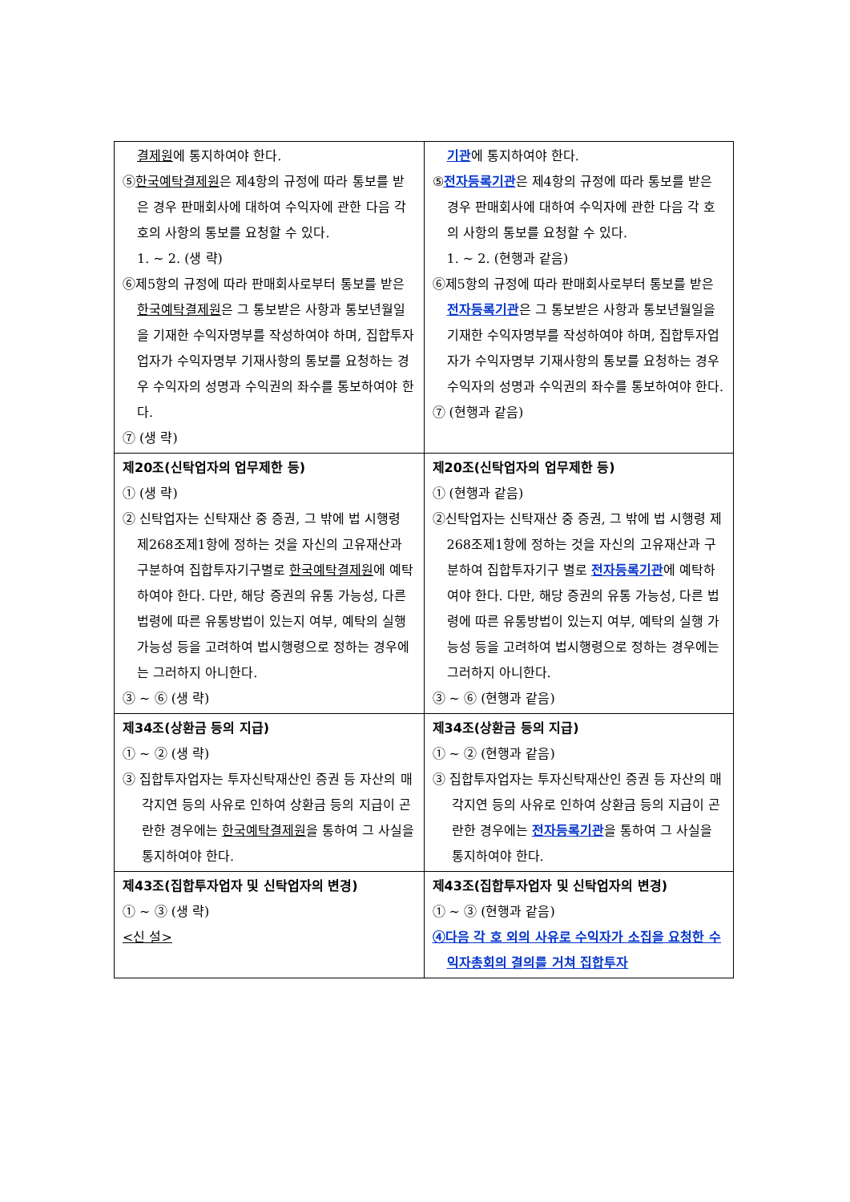| 결제원 에 통지하여야 한다. ⑤ 한국예탁결제원 은 제4항의 규정에 따라 통보를 받은 경우 판매회사에 대하여 수익자에 관한 다음 각 호의 사항의 통보를 요청할 수 있다. 1. ~ 2. (생 략) ⑥제5항의 규정에 따라 판매회사로부터 통보를 받은 한국예탁결제원 은 그 통보받은 사항과 통보년월일을 기재한 수익자명부를 작성하여야 하며, 집합투자업자가 수익자명부 기재사항의 통보를 요청하는 경우 수익자의 성명과 수익권의 좌수를 통보하여야 한다. ⑦ (생 략) | 기관 에 통지하여야 한다. ⑤ 전자등록기관 은 제4항의 규정에 따라 통보를 받은 경우 판매회사에 대하여 수익자에 관한 다음 각 호의 사항의 통보를 요청할 수 있다. 1. ~ 2. (현행과 같음) ⑥제5항의 규정에 따라 판매회사로부터 통보를 받은 전자등록기관 은 그 통보받은 사항과 통보년월일을 기재한 수익자명부를 작성하여야 하며, 집합투자업자가 수익자명부 기재사항의 통보를 요청하는 경우 수익자의 성명과 수익권의 좌수를 통보하여야 한다. ⑦ (현행과 같음) |
| 제20조(신탁업자의 업무제한 등) ① (생 략) ② 신탁업자는 신탁재산 중 증권, 그 밖에 법 시행령 제268조제1항에 정하는 것을 자신의 고유재산과 구분하여 집합투자기구별로 한국예탁결제원 에 예탁하여야 한다. 다만, 해당 증권의 유통 가능성, 다른 법령에 따른 유통방법이 있는지 여부, 예탁의 실행 가능성 등을 고려하여 법시행령으로 정하는 경우에는 그러하지 아니한다. ③ ~ ⑥ (생 략) | 제20조(신탁업자의 업무제한 등) ① (현행과 같음) ②신탁업자는 신탁재산 중 증권, 그 밖에 법 시행령 제268조제1항에 정하는 것을 자신의 고유재산과 구분하여 집합투자기구 별로 전자등록기관 에 예탁하여야 한다. 다만, 해당 증권의 유통 가능성, 다른 법령에 따른 유통방법이 있는지 여부, 예탁의 실행 가능성 등을 고려하여 법시행령으로 정하는 경우에는 그러하지 아니한다. ③ ~ ⑥ (현행과 같음) |
| 제34조(상환금 등의 지급) ① ~ ② (생 략) ③ 집합투자업자는 투자신탁재산인 증권 등 자산의 매각지연 등의 사유로 인하여 상환금 등의 지급이 곤란한 경우에는 한국예탁결제원 을 통하여 그 사실을 통지하여야 한다. | 제34조(상환금 등의 지급) ① ~ ② (현행과 같음) ③ 집합투자업자는 투자신탁재산인 증권 등 자산의 매각지연 등의 사유로 인하여 상환금 등의 지급이 곤란한 경우에는 전자등록기관 을 통하여 그 사실을 통지하여야 한다. |
| 제43조(집합투자업자 및 신탁업자의 변경) ① ~ ③ (생 략) <신 설> | 제43조(집합투자업자 및 신탁업자의 변경) ① ~ ③ (현행과 같음) ④다음 각 호 외의 사유로 수익자가 소집을 요청한 수익자총회의 결의를 거쳐 집합투자 |